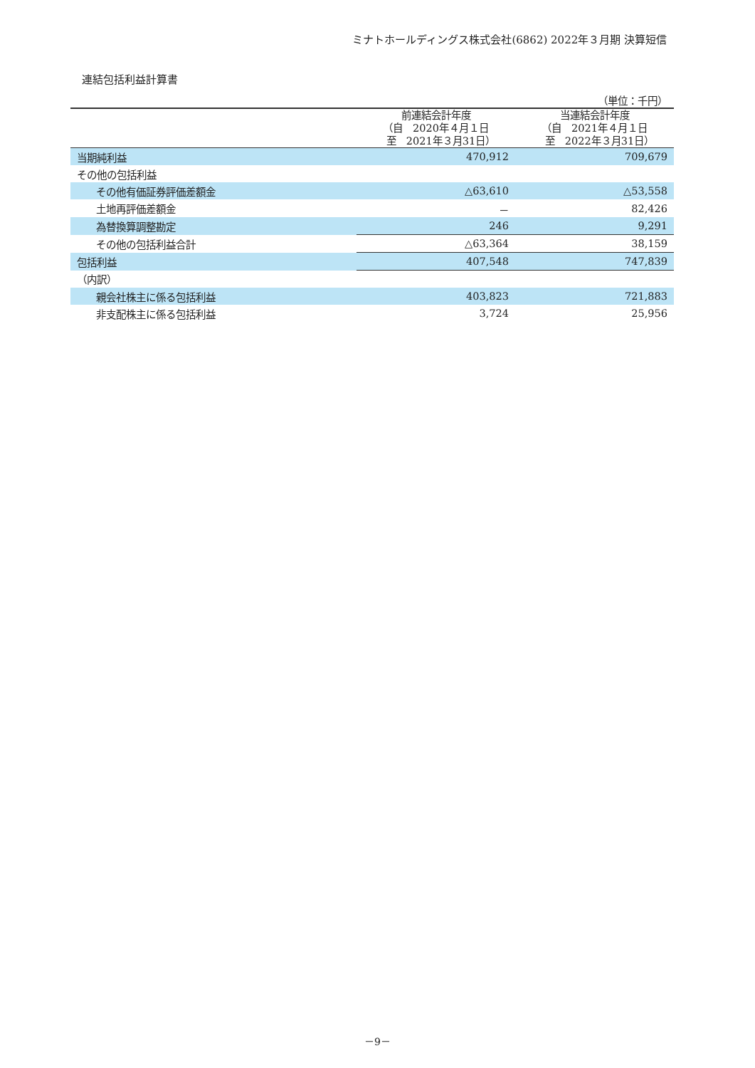ミナトホールディングス株式会社(6862) 2022年３月期 決算短信
連結包括利益計算書
| （単位：千円） | | |
| | 前連結会計年度 （自 2020年４月１日 至 2021年３月31日） | 当連結会計年度 （自 2021年４月１日 至 2022年３月31日） |
| 当期純利益 | 470,912 | 709,679 |
| その他の包括利益 | | |
| その他有価証券評価差額金 | △63,610 | △53,558 |
| 土地再評価差額金 | － | 82,426 |
| 為替換算調整勘定 | 246 | 9,291 |
| その他の包括利益合計 | △63,364 | 38,159 |
| 包括利益 | 407,548 | 747,839 |
| （内訳） | | |
| 親会社株主に係る包括利益 | 403,823 | 721,883 |
| 非支配株主に係る包括利益 | 3,724 | 25,956 |
－9－